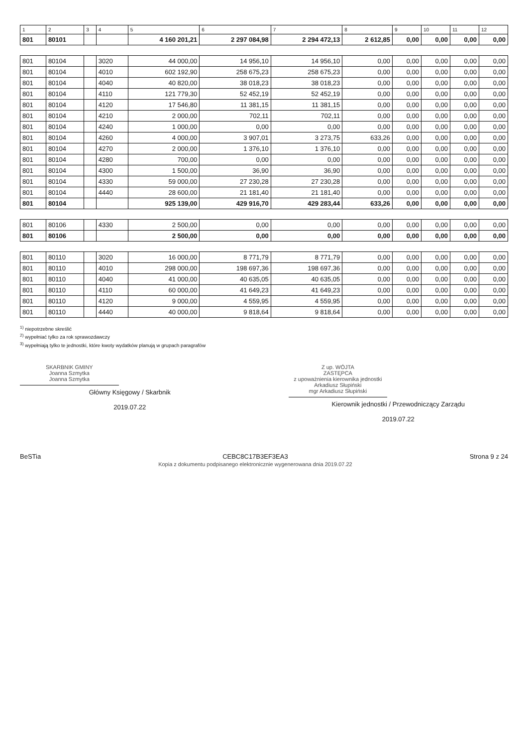| 1 | 2 | 3 | 4 | 5 | 6 | 7 | 8 | 9 | 10 | 11 | 12 |
| --- | --- | --- | --- | --- | --- | --- | --- | --- | --- | --- | --- |
| 801 | 80101 | | | 4 160 201,21 | 2 297 084,98 | 2 294 472,13 | 2 612,85 | 0,00 | 0,00 | 0,00 | 0,00 |
| 801 | 80104 | | 3020 | 44 000,00 | 14 956,10 | 14 956,10 | 0,00 | 0,00 | 0,00 | 0,00 | 0,00 |
| 801 | 80104 | | 4010 | 602 192,90 | 258 675,23 | 258 675,23 | 0,00 | 0,00 | 0,00 | 0,00 | 0,00 |
| 801 | 80104 | | 4040 | 40 820,00 | 38 018,23 | 38 018,23 | 0,00 | 0,00 | 0,00 | 0,00 | 0,00 |
| 801 | 80104 | | 4110 | 121 779,30 | 52 452,19 | 52 452,19 | 0,00 | 0,00 | 0,00 | 0,00 | 0,00 |
| 801 | 80104 | | 4120 | 17 546,80 | 11 381,15 | 11 381,15 | 0,00 | 0,00 | 0,00 | 0,00 | 0,00 |
| 801 | 80104 | | 4210 | 2 000,00 | 702,11 | 702,11 | 0,00 | 0,00 | 0,00 | 0,00 | 0,00 |
| 801 | 80104 | | 4240 | 1 000,00 | 0,00 | 0,00 | 0,00 | 0,00 | 0,00 | 0,00 | 0,00 |
| 801 | 80104 | | 4260 | 4 000,00 | 3 907,01 | 3 273,75 | 633,26 | 0,00 | 0,00 | 0,00 | 0,00 |
| 801 | 80104 | | 4270 | 2 000,00 | 1 376,10 | 1 376,10 | 0,00 | 0,00 | 0,00 | 0,00 | 0,00 |
| 801 | 80104 | | 4280 | 700,00 | 0,00 | 0,00 | 0,00 | 0,00 | 0,00 | 0,00 | 0,00 |
| 801 | 80104 | | 4300 | 1 500,00 | 36,90 | 36,90 | 0,00 | 0,00 | 0,00 | 0,00 | 0,00 |
| 801 | 80104 | | 4330 | 59 000,00 | 27 230,28 | 27 230,28 | 0,00 | 0,00 | 0,00 | 0,00 | 0,00 |
| 801 | 80104 | | 4440 | 28 600,00 | 21 181,40 | 21 181,40 | 0,00 | 0,00 | 0,00 | 0,00 | 0,00 |
| 801 | 80104 | | | 925 139,00 | 429 916,70 | 429 283,44 | 633,26 | 0,00 | 0,00 | 0,00 | 0,00 |
| 801 | 80106 | | 4330 | 2 500,00 | 0,00 | 0,00 | 0,00 | 0,00 | 0,00 | 0,00 | 0,00 |
| 801 | 80106 | | | 2 500,00 | 0,00 | 0,00 | 0,00 | 0,00 | 0,00 | 0,00 | 0,00 |
| 801 | 80110 | | 3020 | 16 000,00 | 8 771,79 | 8 771,79 | 0,00 | 0,00 | 0,00 | 0,00 | 0,00 |
| 801 | 80110 | | 4010 | 298 000,00 | 198 697,36 | 198 697,36 | 0,00 | 0,00 | 0,00 | 0,00 | 0,00 |
| 801 | 80110 | | 4040 | 41 000,00 | 40 635,05 | 40 635,05 | 0,00 | 0,00 | 0,00 | 0,00 | 0,00 |
| 801 | 80110 | | 4110 | 60 000,00 | 41 649,23 | 41 649,23 | 0,00 | 0,00 | 0,00 | 0,00 | 0,00 |
| 801 | 80110 | | 4120 | 9 000,00 | 4 559,95 | 4 559,95 | 0,00 | 0,00 | 0,00 | 0,00 | 0,00 |
| 801 | 80110 | | 4440 | 40 000,00 | 9 818,64 | 9 818,64 | 0,00 | 0,00 | 0,00 | 0,00 | 0,00 |
<sup>1)</sup> niepotrzebne skreślić
<sup>2)</sup> wypełniać tylko za rok sprawozdawczy
<sup>3)</sup> wypełniają tylko te jednostki, które kwoty wydatków planują w grupach paragrafów
SKARBNIK GMINY
Joanna Szmytka
Joanna Szmytka
Główny Księgowy / Skarbnik
2019.07.22
Z up. WÓJTA
ZASTĘPCA
z upoważnienia kierownika jednostki
Arkadiusz Słupiński
mgr Arkadiusz Słupiński
Kierownik jednostki / Przewodniczący Zarządu
2019.07.22
BeSTia CEBC8C17B3EF3EA3
Kopia z dokumentu podpisanego elektronicznie wygenerowana dnia 2019.07.22
Strona 9 z 24